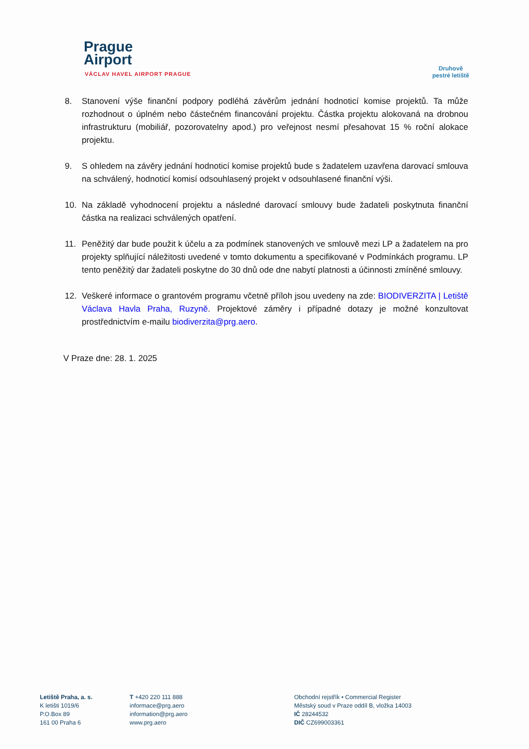Prague
Airport
VÁCLAV HAVEL AIRPORT PRAGUE
Druhově
pestré letiště
8. Stanovení výše finanční podpory podléhá závěrům jednání hodnoticí komise projektů. Ta může rozhodnout o úplném nebo částečném financování projektu. Částka projektu alokovaná na drobnou infrastrukturu (mobiliář, pozorovatelny apod.) pro veřejnost nesmí přesahovat 15 % roční alokace projektu.
9. S ohledem na závěry jednání hodnoticí komise projektů bude s žadatelem uzavřena darovací smlouva na schválený, hodnoticí komisí odsouhlasený projekt v odsouhlasené finanční výši.
10. Na základě vyhodnocení projektu a následné darovací smlouvy bude žadateli poskytnuta finanční částka na realizaci schválených opatření.
11. Peněžitý dar bude použit k účelu a za podmínek stanovených ve smlouvě mezi LP a žadatelem na pro projekty splňující náležitosti uvedené v tomto dokumentu a specifikované v Podmínkách programu. LP tento peněžitý dar žadateli poskytne do 30 dnů ode dne nabytí platnosti a účinnosti zmíněné smlouvy.
12. Veškeré informace o grantovém programu včetně příloh jsou uvedeny na zde: BIODIVERZITA | Letiště Václava Havla Praha, Ruzyně. Projektové záměry i případné dotazy je možné konzultovat prostřednictvím e-mailu biodiverzita@prg.aero.
V Praze dne: 28. 1. 2025
Letiště Praha, a. s.
K letišti 1019/6
P.O.Box 89
161 00 Praha 6
T +420 220 111 888
informace@prg.aero
information@prg.aero
www.prg.aero
Obchodní rejstřík • Commercial Register
Městský soud v Praze oddíl B, vložka 14003
IČ 28244532
DIČ CZ699003361